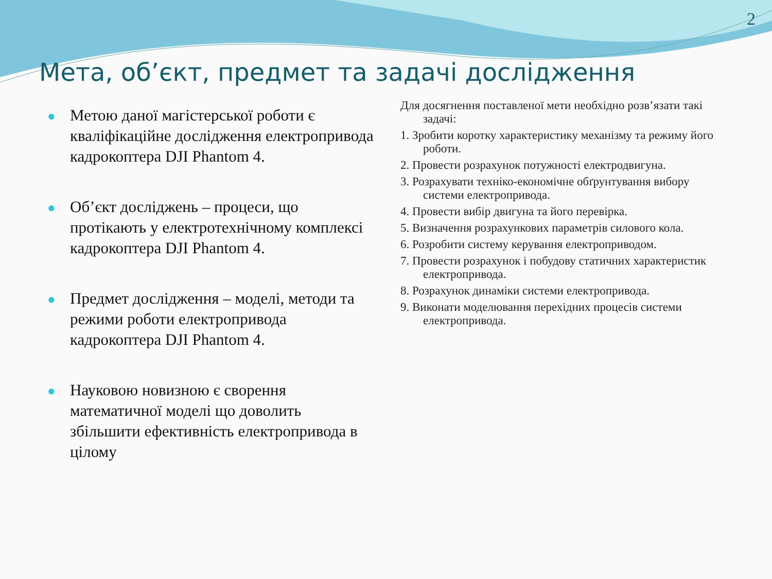2
Мета, об’єкт, предмет та задачі дослідження
● Метою даної магістерської роботи є кваліфікаційне дослідження електропривода кадрокоптера DJI Phantom 4.
● Об’єкт досліджень – процеси, що протікають у електротехнічному комплексі кадрокоптера DJI Phantom 4.
● Предмет дослідження – моделі, методи та режими роботи електропривода кадрокоптера DJI Phantom 4.
● Науковою новизною є сворення математичної моделі що доволить збільшити ефективність електропривода в цілому
Для досягнення поставленої мети необхідно розв’язати такі задачі:
1. Зробити коротку характеристику механізму та режиму його роботи.
2. Провести розрахунок потужності електродвигуна.
3. Розрахувати техніко-економічне обґрунтування вибору системи електропривода.
4. Провести вибір двигуна та його перевірка.
5. Визначення розрахункових параметрів силового кола.
6. Розробити систему керування електроприводом.
7. Провести розрахунок і побудову статичних характеристик електропривода.
8. Розрахунок динаміки системи електропривода.
9. Виконати моделювання перехідних процесів системи електропривода.